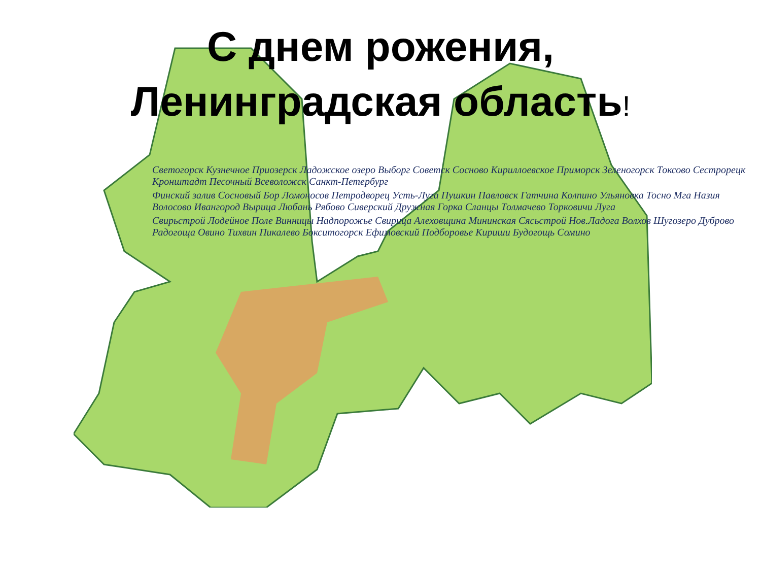С днем рожения,
Ленинградская область!
Светогорск Кузнечное Приозерск Ладожское озеро Выборг Советск Сосново Кириллоевское Приморск Зеленогорск Токсово Сестрорецк Кронштадт Песочный Всеволожск Санкт-Петербург
Финский залив Сосновый Бор Ломоносов Петродворец Усть-Луга Пушкин Павловск Гатчина Колпино Ульяновка Тосно Мга Назия Волосово Ивангород Вырица Любань Рябово Сиверский Дружная Горка Сланцы Толмачево Торковичи Луга
Свирьстрой Лодейное Поле Винницы Надпорожье Свирица Алеховщина Мининская Сясьстрой Нов.Ладога Волхов Шугозеро Дуброво Радогоща Овино Тихвин Пикалево Бокситогорск Ефимовский Подборовье Кириши Будогощь Сомино